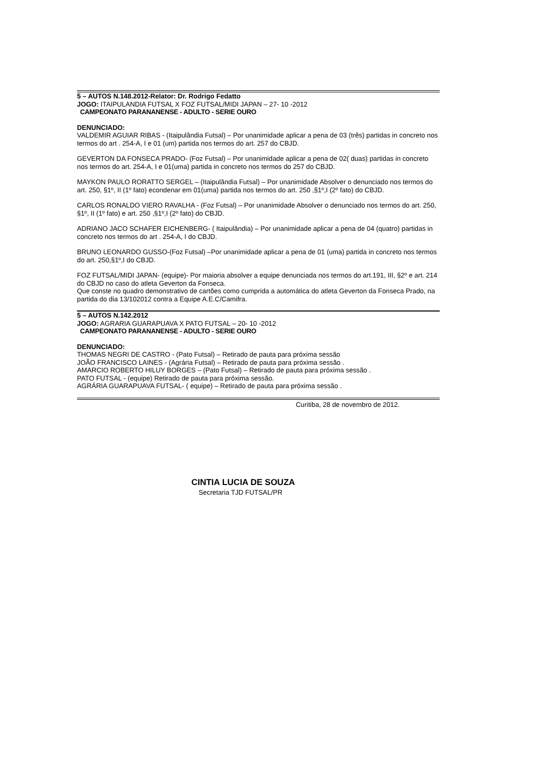5 – AUTOS N.148.2012-Relator: Dr. Rodrigo Fedatto
JOGO: ITAIPULANDIA FUTSAL X FOZ FUTSAL/MIDI JAPAN – 27- 10 -2012
CAMPEONATO PARANANENSE - ADULTO - SERIE OURO
DENUNCIADO:
VALDEMIR AGUIAR RIBAS - (Itaipulândia Futsal) – Por unanimidade aplicar a pena de 03 (três) partidas in concreto nos termos do art . 254-A, I e 01 (um) partida nos termos do art. 257 do CBJD.
GEVERTON DA FONSECA PRADO- (Foz Futsal) – Por unanimidade aplicar a pena de 02( duas) partidas in concreto nos termos do art. 254-A, I e 01(uma) partida in concreto nos termos do 257 do CBJD.
MAYKON PAULO RORATTO SERGEL – (Itaipulândia Futsal) – Por unanimidade Absolver o denunciado nos termos do art. 250, §1º, II (1º fato) econdenar em 01(uma) partida nos termos do art. 250 ,§1º,I (2º fato) do CBJD.
CARLOS RONALDO VIERO RAVALHA - (Foz Futsal) – Por unanimidade Absolver o denunciado nos termos do art. 250, §1º, II (1º fato) e art. 250 ,§1º,I (2º fato) do CBJD.
ADRIANO JACO SCHAFER EICHENBERG- ( Itaipulândia) – Por unanimidade aplicar a pena de 04 (quatro) partidas in concreto nos termos do art . 254-A, I do CBJD.
BRUNO LEONARDO GUSSO-(Foz Futsal) –Por unanimidade aplicar a pena de 01 (uma) partida in concreto nos termos do art. 250,§1º,I do CBJD.
FOZ FUTSAL/MIDI JAPAN- (equipe)- Por maioria absolver a equipe denunciada nos termos do art.191, III, §2º e art. 214 do CBJD no caso do atleta Geverton da Fonseca.
Que conste no quadro demonstrativo de cartões como cumprida a automática do atleta Geverton da Fonseca Prado, na partida do dia 13/102012 contra a Equipe A.E.C/Camifra.
5 – AUTOS N.142.2012
JOGO: AGRARIA GUARAPUAVA X PATO FUTSAL – 20- 10 -2012
CAMPEONATO PARANANENSE - ADULTO - SERIE OURO
DENUNCIADO:
THOMAS NEGRI DE CASTRO - (Pato Futsal) – Retirado de pauta para próxima sessão
JOÃO FRANCISCO LAINES - (Agrária Futsal) – Retirado de pauta para próxima sessão .
AMARCIO ROBERTO HILUY BORGES – (Pato Futsal) – Retirado de pauta para próxima sessão .
PATO FUTSAL - (equipe) Retirado de pauta para próxima sessão.
AGRÁRIA GUARAPUAVA FUTSAL- ( equipe) – Retirado de pauta para próxima sessão .
Curitiba, 28 de novembro de 2012.
CINTIA LUCIA DE SOUZA
Secretaria TJD FUTSAL/PR